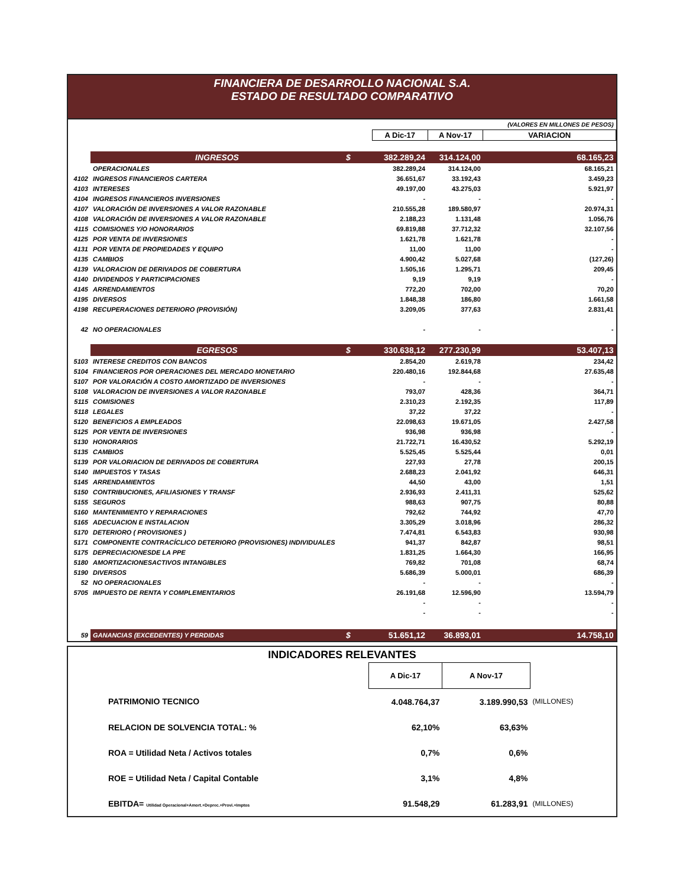FINANCIERA DE DESARROLLO NACIONAL S.A.
ESTADO DE RESULTADO COMPARATIVO
| | | | | | (VALORES EN MILLONES DE PESOS) |
| | | | A Dic-17 | A Nov-17 | VARIACION |
| | INGRESOS | $ | 382.289,24 | 314.124,00 | 68.165,23 |
| | OPERACIONALES | | 382.289,24 | 314.124,00 | 68.165,21 |
| 4102 | INGRESOS FINANCIEROS CARTERA | | 36.651,67 | 33.192,43 | 3.459,23 |
| 4103 | INTERESES | | 49.197,00 | 43.275,03 | 5.921,97 |
| 4104 | INGRESOS FINANCIEROS INVERSIONES | | - | - | - |
| 4107 | VALORACIÓN DE INVERSIONES A VALOR RAZONABLE | | 210.555,28 | 189.580,97 | 20.974,31 |
| 4108 | VALORACIÓN DE INVERSIONES A VALOR RAZONABLE | | 2.188,23 | 1.131,48 | 1.056,76 |
| 4115 | COMISIONES Y/O HONORARIOS | | 69.819,88 | 37.712,32 | 32.107,56 |
| 4125 | POR VENTA DE INVERSIONES | | 1.621,78 | 1.621,78 | - |
| 4131 | POR VENTA DE PROPIEDADES Y EQUIPO | | 11,00 | 11,00 | - |
| 4135 | CAMBIOS | | 4.900,42 | 5.027,68 | (127,26) |
| 4139 | VALORACION DE DERIVADOS DE COBERTURA | | 1.505,16 | 1.295,71 | 209,45 |
| 4140 | DIVIDENDOS Y PARTICIPACIONES | | 9,19 | 9,19 | - |
| 4145 | ARRENDAMIENTOS | | 772,20 | 702,00 | 70,20 |
| 4195 | DIVERSOS | | 1.848,38 | 186,80 | 1.661,58 |
| 4198 | RECUPERACIONES DETERIORO (PROVISIÓN) | | 3.209,05 | 377,63 | 2.831,41 |
| 42 | NO OPERACIONALES | | - | - | - |
| | EGRESOS | $ | 330.638,12 | 277.230,99 | 53.407,13 |
| 5103 | INTERESE CREDITOS CON BANCOS | | 2.854,20 | 2.619,78 | 234,42 |
| 5104 | FINANCIEROS POR OPERACIONES DEL MERCADO MONETARIO | | 220.480,16 | 192.844,68 | 27.635,48 |
| 5107 | POR VALORACIÓN A COSTO AMORTIZADO DE INVERSIONES | | - | - | - |
| 5108 | VALORACION DE INVERSIONES A VALOR RAZONABLE | | 793,07 | 428,36 | 364,71 |
| 5115 | COMISIONES | | 2.310,23 | 2.192,35 | 117,89 |
| 5118 | LEGALES | | 37,22 | 37,22 | - |
| 5120 | BENEFICIOS A EMPLEADOS | | 22.098,63 | 19.671,05 | 2.427,58 |
| 5125 | POR VENTA DE INVERSIONES | | 936,98 | 936,98 | - |
| 5130 | HONORARIOS | | 21.722,71 | 16.430,52 | 5.292,19 |
| 5135 | CAMBIOS | | 5.525,45 | 5.525,44 | 0,01 |
| 5139 | POR VALORIACION DE DERIVADOS DE COBERTURA | | 227,93 | 27,78 | 200,15 |
| 5140 | IMPUESTOS Y TASAS | | 2.688,23 | 2.041,92 | 646,31 |
| 5145 | ARRENDAMIENTOS | | 44,50 | 43,00 | 1,51 |
| 5150 | CONTRIBUCIONES, AFILIASIONES Y TRANSF | | 2.936,93 | 2.411,31 | 525,62 |
| 5155 | SEGUROS | | 988,63 | 907,75 | 80,88 |
| 5160 | MANTENIMIENTO Y REPARACIONES | | 792,62 | 744,92 | 47,70 |
| 5165 | ADECUACION E INSTALACION | | 3.305,29 | 3.018,96 | 286,32 |
| 5170 | DETERIORO ( PROVISIONES ) | | 7.474,81 | 6.543,83 | 930,98 |
| 5171 | COMPONENTE CONTRACÍCLICO DETERIORO (PROVISIONES) INDIVIDUALES | | 941,37 | 842,87 | 98,51 |
| 5175 | DEPRECIACIONESDE LA PPE | | 1.831,25 | 1.664,30 | 166,95 |
| 5180 | AMORTIZACIONESACTIVOS INTANGIBLES | | 769,82 | 701,08 | 68,74 |
| 5190 | DIVERSOS | | 5.686,39 | 5.000,01 | 686,39 |
| 52 | NO OPERACIONALES | | - | - | - |
| 5705 | IMPUESTO DE RENTA Y COMPLEMENTARIOS | | 26.191,68 | 12.596,90 | 13.594,79 |
| | | | - | - | - |
| | | | - | - | - |
| 59 | GANANCIAS (EXCEDENTES) Y PERDIDAS | $ | 51.651,12 | 36.893,01 | 14.758,10 |
| INDICADORES RELEVANTES | | | |
| | A Dic-17 | A Nov-17 | |
| PATRIMONIO TECNICO | 4.048.764,37 | 3.189.990,53 | (MILLONES) |
| RELACION DE SOLVENCIA TOTAL: % | 62,10% | 63,63% | |
| ROA = Utilidad Neta / Activos totales | 0,7% | 0,6% | |
| ROE = Utilidad Neta / Capital Contable | 3,1% | 4,8% | |
| EBITDA= Utilidad Operacional+Amort.+Deprec.+Provi.+Imptos | 91.548,29 | 61.283,91 | (MILLONES) |